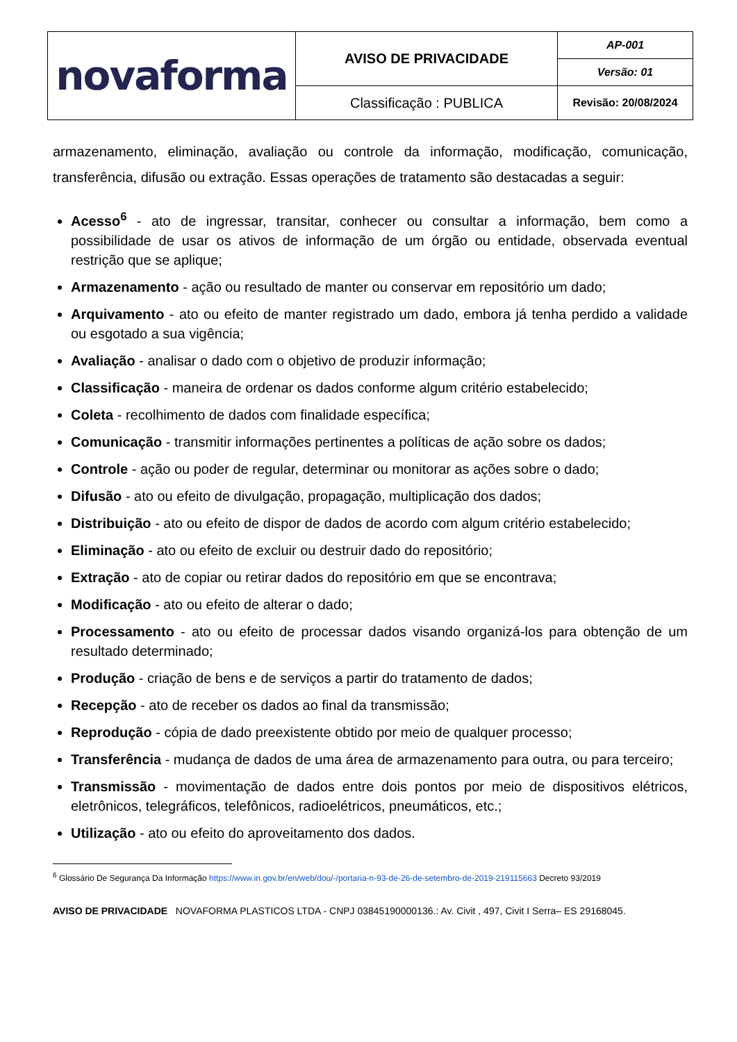| novaforma | AVISO DE PRIVACIDADE | AP-001 |
| | | Versão: 01 |
| | Classificação : PUBLICA | Revisão: 20/08/2024 |
armazenamento, eliminação, avaliação ou controle da informação, modificação, comunicação, transferência, difusão ou extração. Essas operações de tratamento são destacadas a seguir:
Acesso<sup>6</sup> - ato de ingressar, transitar, conhecer ou consultar a informação, bem como a possibilidade de usar os ativos de informação de um órgão ou entidade, observada eventual restrição que se aplique;
Armazenamento - ação ou resultado de manter ou conservar em repositório um dado;
Arquivamento - ato ou efeito de manter registrado um dado, embora já tenha perdido a validade ou esgotado a sua vigência;
Avaliação - analisar o dado com o objetivo de produzir informação;
Classificação - maneira de ordenar os dados conforme algum critério estabelecido;
Coleta - recolhimento de dados com finalidade específica;
Comunicação - transmitir informações pertinentes a políticas de ação sobre os dados;
Controle - ação ou poder de regular, determinar ou monitorar as ações sobre o dado;
Difusão - ato ou efeito de divulgação, propagação, multiplicação dos dados;
Distribuição - ato ou efeito de dispor de dados de acordo com algum critério estabelecido;
Eliminação - ato ou efeito de excluir ou destruir dado do repositório;
Extração - ato de copiar ou retirar dados do repositório em que se encontrava;
Modificação - ato ou efeito de alterar o dado;
Processamento - ato ou efeito de processar dados visando organizá-los para obtenção de um resultado determinado;
Produção - criação de bens e de serviços a partir do tratamento de dados;
Recepção - ato de receber os dados ao final da transmissão;
Reprodução - cópia de dado preexistente obtido por meio de qualquer processo;
Transferência - mudança de dados de uma área de armazenamento para outra, ou para terceiro;
Transmissão - movimentação de dados entre dois pontos por meio de dispositivos elétricos, eletrônicos, telegráficos, telefônicos, radioelétricos, pneumáticos, etc.;
Utilização - ato ou efeito do aproveitamento dos dados.
<sup>6</sup> Glossário De Segurança Da Informação https://www.in.gov.br/en/web/dou/-/portaria-n-93-de-26-de-setembro-de-2019-219115663 Decreto 93/2019
AVISO DE PRIVACIDADE NOVAFORMA PLASTICOS LTDA - CNPJ 03845190000136.: Av. Civit , 497, Civit I Serra– ES 29168045.